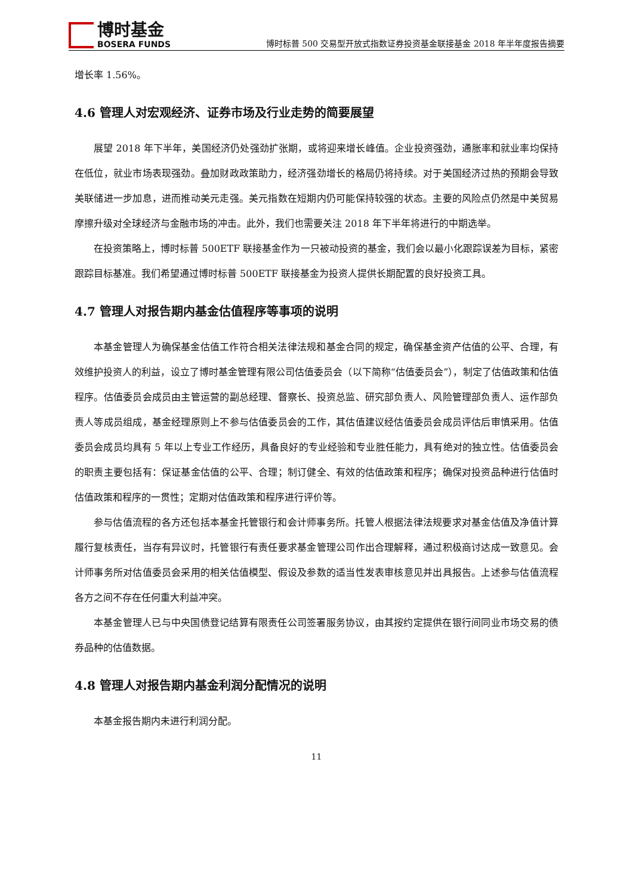博时基金
BOSERA FUNDS
博时标普 500 交易型开放式指数证券投资基金联接基金 2018 年半年度报告摘要
增长率 1.56%。
4.6 管理人对宏观经济、证券市场及行业走势的简要展望
展望 2018 年下半年，美国经济仍处强劲扩张期，或将迎来增长峰值。企业投资强劲，通胀率和就业率均保持在低位，就业市场表现强劲。叠加财政政策助力，经济强劲增长的格局仍将持续。对于美国经济过热的预期会导致美联储进一步加息，进而推动美元走强。美元指数在短期内仍可能保持较强的状态。主要的风险点仍然是中美贸易摩擦升级对全球经济与金融市场的冲击。此外，我们也需要关注 2018 年下半年将进行的中期选举。
在投资策略上，博时标普 500ETF 联接基金作为一只被动投资的基金，我们会以最小化跟踪误差为目标，紧密跟踪目标基准。我们希望通过博时标普 500ETF 联接基金为投资人提供长期配置的良好投资工具。
4.7 管理人对报告期内基金估值程序等事项的说明
本基金管理人为确保基金估值工作符合相关法律法规和基金合同的规定，确保基金资产估值的公平、合理，有效维护投资人的利益，设立了博时基金管理有限公司估值委员会（以下简称“估值委员会”），制定了估值政策和估值程序。估值委员会成员由主管运营的副总经理、督察长、投资总监、研究部负责人、风险管理部负责人、运作部负责人等成员组成，基金经理原则上不参与估值委员会的工作，其估值建议经估值委员会成员评估后审慎采用。估值委员会成员均具有 5 年以上专业工作经历，具备良好的专业经验和专业胜任能力，具有绝对的独立性。估值委员会的职责主要包括有：保证基金估值的公平、合理；制订健全、有效的估值政策和程序；确保对投资品种进行估值时估值政策和程序的一贯性；定期对估值政策和程序进行评价等。
参与估值流程的各方还包括本基金托管银行和会计师事务所。托管人根据法律法规要求对基金估值及净值计算履行复核责任，当存有异议时，托管银行有责任要求基金管理公司作出合理解释，通过积极商讨达成一致意见。会计师事务所对估值委员会采用的相关估值模型、假设及参数的适当性发表审核意见并出具报告。上述参与估值流程各方之间不存在任何重大利益冲突。
本基金管理人已与中央国债登记结算有限责任公司签署服务协议，由其按约定提供在银行间同业市场交易的债券品种的估值数据。
4.8 管理人对报告期内基金利润分配情况的说明
本基金报告期内未进行利润分配。
11